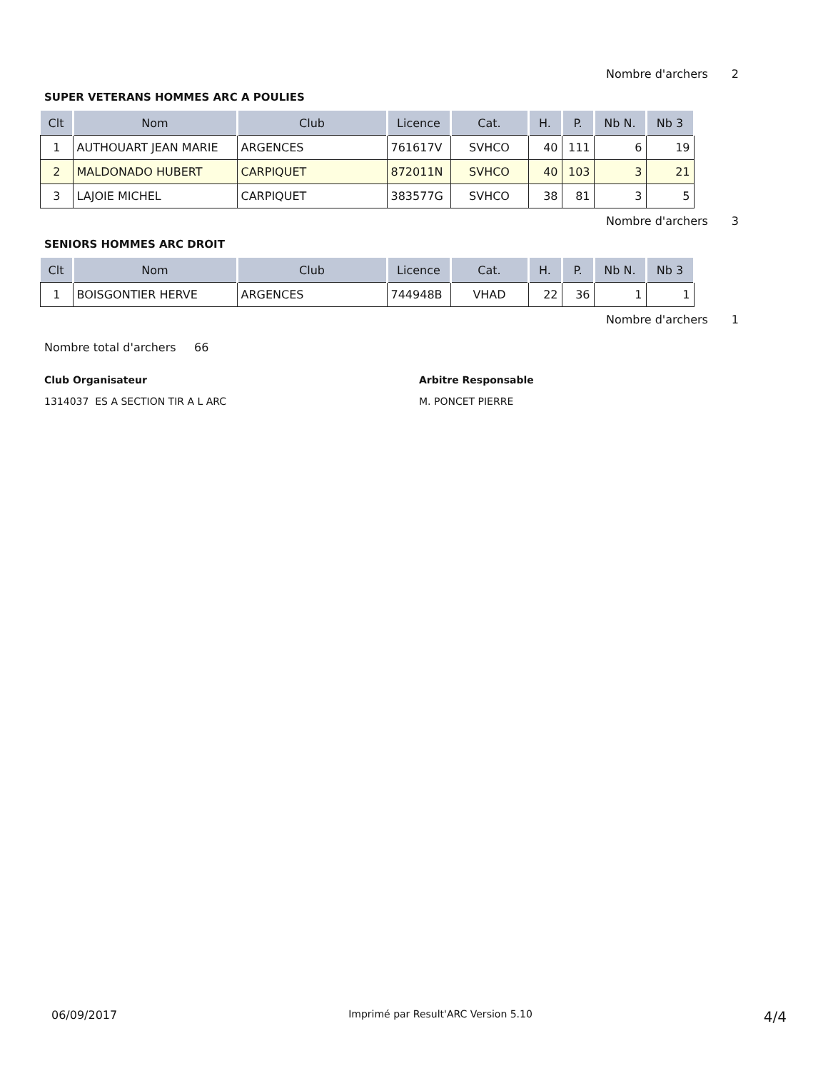Nombre d'archers 2
SUPER VETERANS HOMMES ARC A POULIES
| Clt | Nom | Club | Licence | Cat. | H. | P. | Nb N. | Nb 3 |
| --- | --- | --- | --- | --- | --- | --- | --- | --- |
| 1 | AUTHOUART JEAN MARIE | ARGENCES | 761617V | SVHCO | 40 | 111 | 6 | 19 |
| 2 | MALDONADO HUBERT | CARPIQUET | 872011N | SVHCO | 40 | 103 | 3 | 21 |
| 3 | LAJOIE MICHEL | CARPIQUET | 383577G | SVHCO | 38 | 81 | 3 | 5 |
Nombre d'archers 3
SENIORS HOMMES ARC DROIT
| Clt | Nom | Club | Licence | Cat. | H. | P. | Nb N. | Nb 3 |
| --- | --- | --- | --- | --- | --- | --- | --- | --- |
| 1 | BOISGONTIER HERVE | ARGENCES | 744948B | VHAD | 22 | 36 | 1 | 1 |
Nombre d'archers 1
Nombre total d'archers 66
Club Organisateur
1314037 ES A SECTION TIR A L ARC
Arbitre Responsable
M. PONCET PIERRE
06/09/2017 Imprimé par Result'ARC Version 5.10 4/4